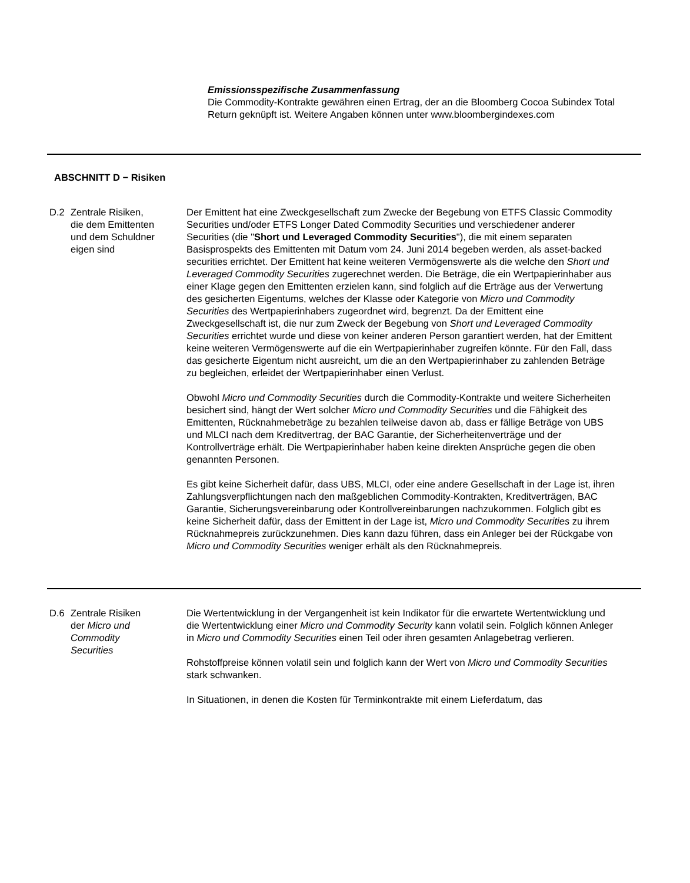Emissionsspezifische Zusammenfassung
Die Commodity-Kontrakte gewähren einen Ertrag, der an die Bloomberg Cocoa Subindex Total Return geknüpft ist. Weitere Angaben können unter www.bloombergindexes.com
ABSCHNITT D − Risiken
D.2 Zentrale Risiken,
die dem Emittenten
und dem Schuldner
eigen sind
Der Emittent hat eine Zweckgesellschaft zum Zwecke der Begebung von ETFS Classic Commodity Securities und/oder ETFS Longer Dated Commodity Securities und verschiedener anderer Securities (die "Short und Leveraged Commodity Securities"), die mit einem separaten Basisprospekts des Emittenten mit Datum vom 24. Juni 2014 begeben werden, als asset-backed securities errichtet. Der Emittent hat keine weiteren Vermögenswerte als die welche den Short und Leveraged Commodity Securities zugerechnet werden. Die Beträge, die ein Wertpapierinhaber aus einer Klage gegen den Emittenten erzielen kann, sind folglich auf die Erträge aus der Verwertung des gesicherten Eigentums, welches der Klasse oder Kategorie von Micro und Commodity Securities des Wertpapierinhabers zugeordnet wird, begrenzt. Da der Emittent eine Zweckgesellschaft ist, die nur zum Zweck der Begebung von Short und Leveraged Commodity Securities errichtet wurde und diese von keiner anderen Person garantiert werden, hat der Emittent keine weiteren Vermögenswerte auf die ein Wertpapierinhaber zugreifen könnte. Für den Fall, dass das gesicherte Eigentum nicht ausreicht, um die an den Wertpapierinhaber zu zahlenden Beträge zu begleichen, erleidet der Wertpapierinhaber einen Verlust.
Obwohl Micro und Commodity Securities durch die Commodity-Kontrakte und weitere Sicherheiten besichert sind, hängt der Wert solcher Micro und Commodity Securities und die Fähigkeit des Emittenten, Rücknahmebeträge zu bezahlen teilweise davon ab, dass er fällige Beträge von UBS und MLCI nach dem Kreditvertrag, der BAC Garantie, der Sicherheitenverträge und der Kontrollverträge erhält. Die Wertpapierinhaber haben keine direkten Ansprüche gegen die oben genannten Personen.
Es gibt keine Sicherheit dafür, dass UBS, MLCI, oder eine andere Gesellschaft in der Lage ist, ihren Zahlungsverpflichtungen nach den maßgeblichen Commodity-Kontrakten, Kreditverträgen, BAC Garantie, Sicherungsvereinbarung oder Kontrollvereinbarungen nachzukommen. Folglich gibt es keine Sicherheit dafür, dass der Emittent in der Lage ist, Micro und Commodity Securities zu ihrem Rücknahmepreis zurückzunehmen. Dies kann dazu führen, dass ein Anleger bei der Rückgabe von Micro und Commodity Securities weniger erhält als den Rücknahmepreis.
D.6 Zentrale Risiken
der Micro und
Commodity
Securities
Die Wertentwicklung in der Vergangenheit ist kein Indikator für die erwartete Wertentwicklung und die Wertentwicklung einer Micro und Commodity Security kann volatil sein. Folglich können Anleger in Micro und Commodity Securities einen Teil oder ihren gesamten Anlagebetrag verlieren.
Rohstoffpreise können volatil sein und folglich kann der Wert von Micro und Commodity Securities stark schwanken.
In Situationen, in denen die Kosten für Terminkontrakte mit einem Lieferdatum, das